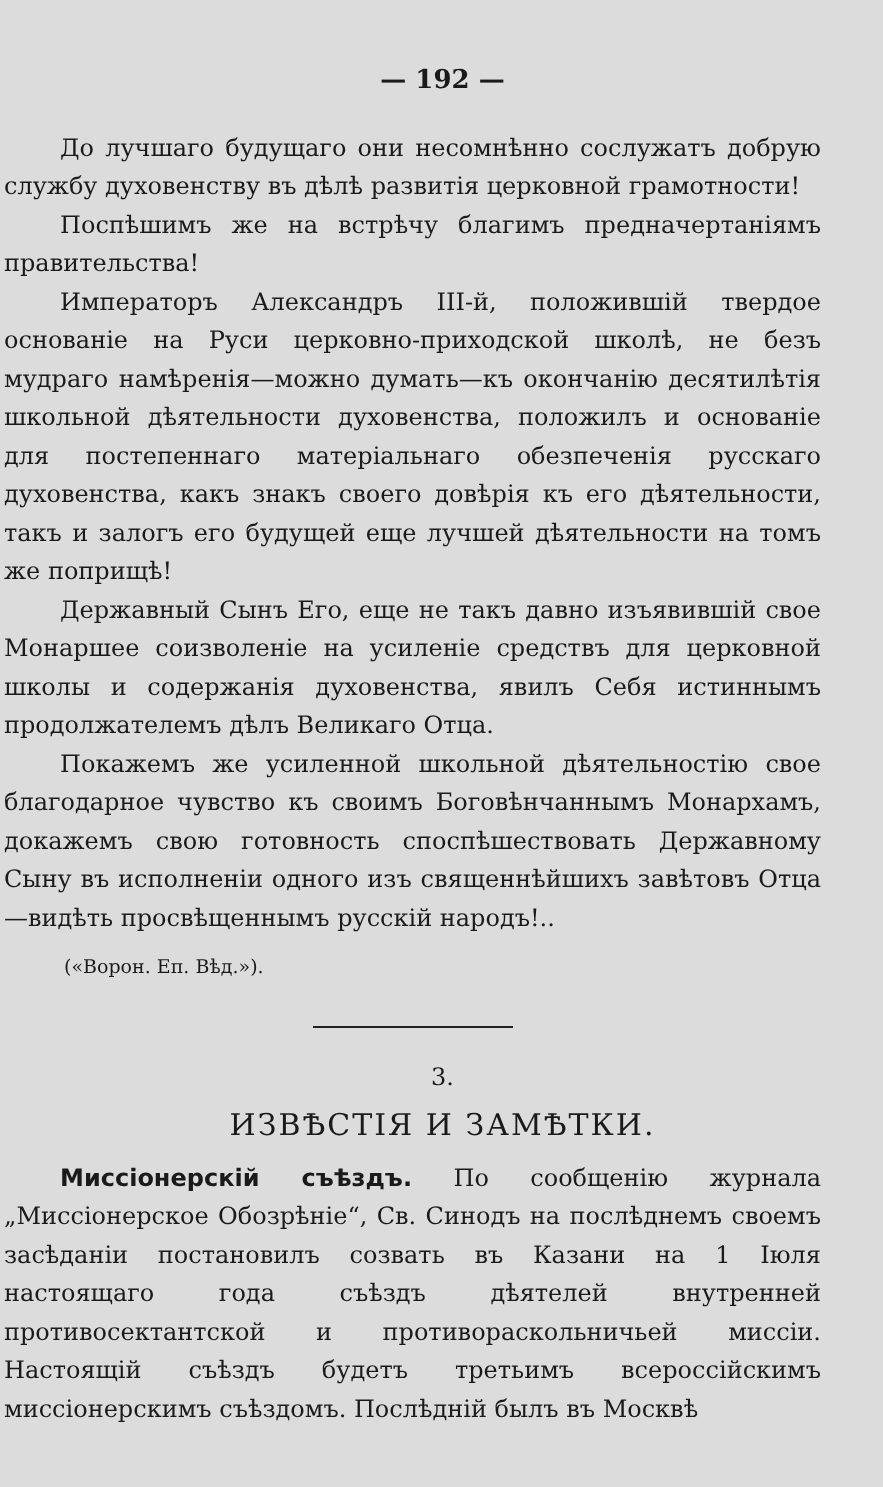— 192 —
До лучшаго будущаго они несомнѣнно сослужатъ добрую службу духовенству въ дѣлѣ развитія церковной грамотности!
Поспѣшимъ же на встрѣчу благимъ предначертаніямъ правительства!
Императоръ Александръ III-й, положившій твердое основаніе на Руси церковно-приходской школѣ, не безъ мудраго намѣренія—можно думать—къ окончанію десятилѣтія школьной дѣятельности духовенства, положилъ и основаніе для постепеннаго матеріальнаго обезпеченія русскаго духовенства, какъ знакъ своего довѣрія къ его дѣятельности, такъ и залогъ его будущей еще лучшей дѣятельности на томъ же поприщѣ!
Державный Сынъ Его, еще не такъ давно изъявившій свое Монаршее соизволеніе на усиленіе средствъ для церковной школы и содержанія духовенства, явилъ Себя истиннымъ продолжателемъ дѣлъ Великаго Отца.
Покажемъ же усиленной школьной дѣятельностію свое благодарное чувство къ своимъ Боговѣнчаннымъ Монархамъ, докажемъ свою готовность споспѣшествовать Державному Сыну въ исполненіи одного изъ священнѣйшихъ завѣтовъ Отца—видѣть просвѣщеннымъ русскій народъ!..
(«Ворон. Еп. Вѣд.»).
3.
ИЗВѢСТІЯ И ЗАМѢТКИ.
Миссіонерскій съѣздъ. По сообщенію журнала „Миссіонерское Обозрѣніе“, Св. Синодъ на послѣднемъ своемъ засѣданіи постановилъ созвать въ Казани на 1 Іюля настоящаго года съѣздъ дѣятелей внутренней противосектантской и противораскольничьей миссіи. Настоящій съѣздъ будетъ третьимъ всероссійскимъ миссіонерскимъ съѣздомъ. Послѣдній былъ въ Москвѣ